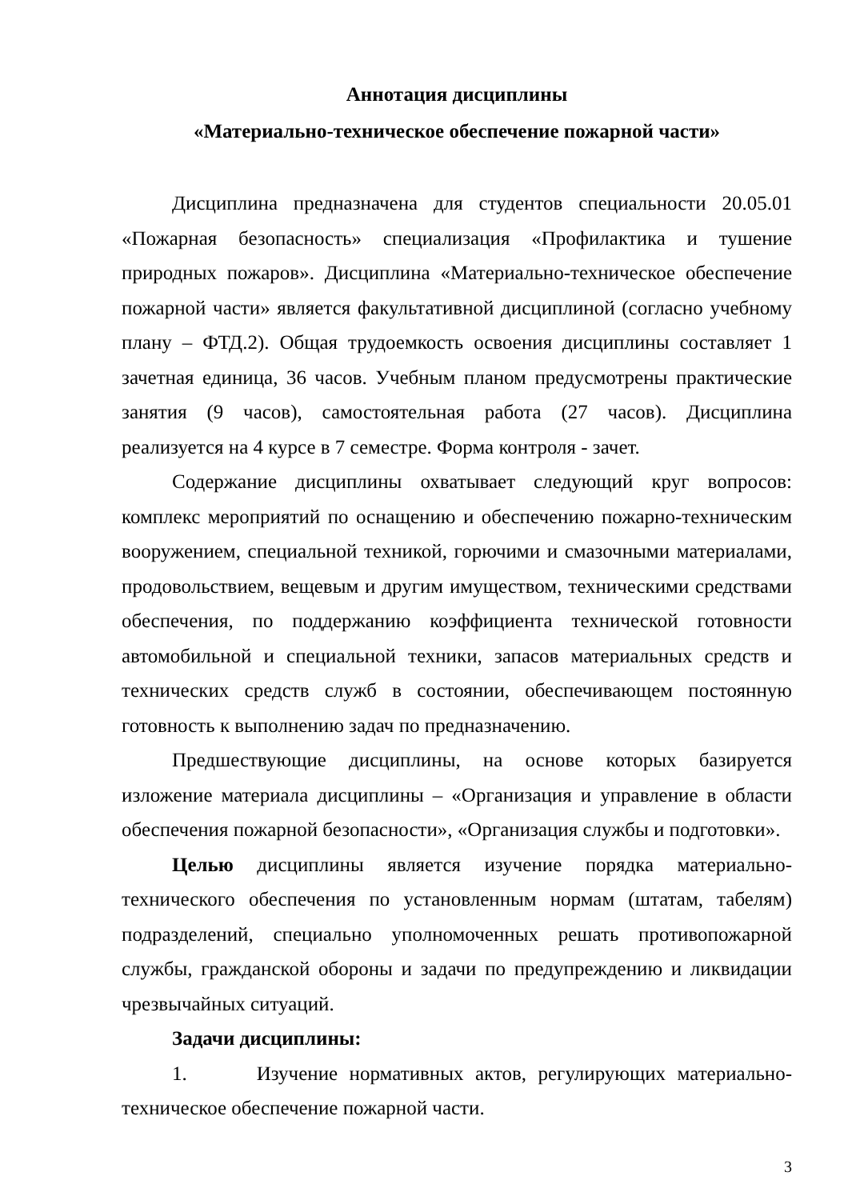Аннотация дисциплины
«Материально-техническое обеспечение пожарной части»
Дисциплина предназначена для студентов специальности 20.05.01 «Пожарная безопасность» специализация «Профилактика и тушение природных пожаров». Дисциплина «Материально-техническое обеспечение пожарной части» является факультативной дисциплиной (согласно учебному плану – ФТД.2). Общая трудоемкость освоения дисциплины составляет 1 зачетная единица, 36 часов. Учебным планом предусмотрены практические занятия (9 часов), самостоятельная работа (27 часов). Дисциплина реализуется на 4 курсе в 7 семестре. Форма контроля - зачет.
Содержание дисциплины охватывает следующий круг вопросов: комплекс мероприятий по оснащению и обеспечению пожарно-техническим вооружением, специальной техникой, горючими и смазочными материалами, продовольствием, вещевым и другим имуществом, техническими средствами обеспечения, по поддержанию коэффициента технической готовности автомобильной и специальной техники, запасов материальных средств и технических средств служб в состоянии, обеспечивающем постоянную готовность к выполнению задач по предназначению.
Предшествующие дисциплины, на основе которых базируется изложение материала дисциплины – «Организация и управление в области обеспечения пожарной безопасности», «Организация службы и подготовки».
Целью дисциплины является изучение порядка материально-технического обеспечения по установленным нормам (штатам, табелям) подразделений, специально уполномоченных решать противопожарной службы, гражданской обороны и задачи по предупреждению и ликвидации чрезвычайных ситуаций.
Задачи дисциплины:
1. Изучение нормативных актов, регулирующих материально-техническое обеспечение пожарной части.
3